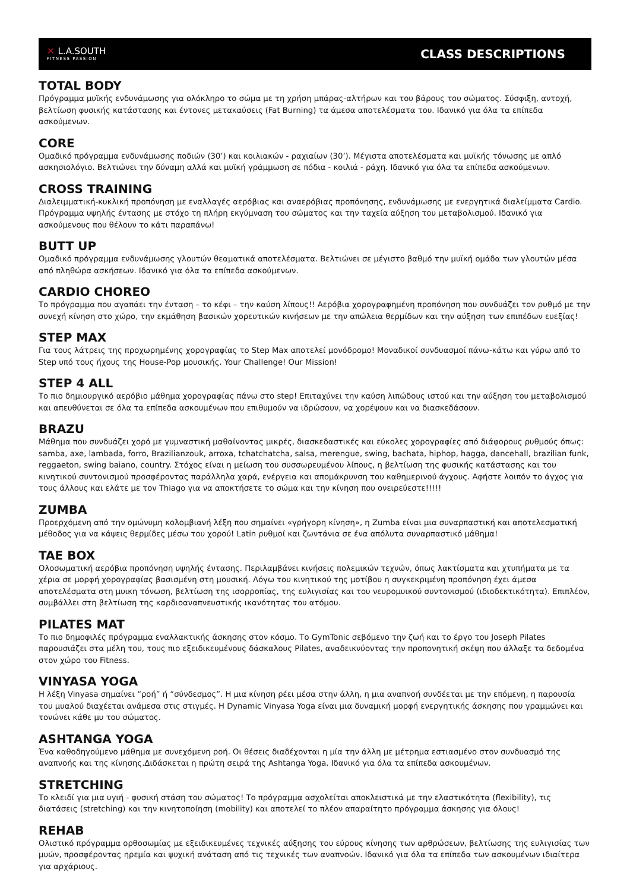✕ L.A.SOUTH
FITNESS PASSION
CLASS DESCRIPTIONS
TOTAL BODY
Πρόγραμμα μυϊκής ενδυνάμωσης για ολόκληρο το σώμα με τη χρήση μπάρας-αλτήρων και του βάρους του σώματος. Σύσφιξη, αντοχή, βελτίωση φυσικής κατάστασης και έντονες μετακαύσεις (Fat Burning) τα άμεσα αποτελέσματα του. Ιδανικό για όλα τα επίπεδα ασκούμενων.
CORE
Ομαδικό πρόγραμμα ενδυνάμωσης ποδιών (30’) και κοιλιακών - ραχιαίων (30’). Μέγιστα αποτελέσματα και μυϊκής τόνωσης με απλό ασκησιολόγιο. Βελτιώνει την δύναμη αλλά και μυϊκή γράμμωση σε πόδια - κοιλιά - ράχη. Ιδανικό για όλα τα επίπεδα ασκούμενων.
CROSS TRAINING
Διαλειμματική-κυκλική προπόνηση με εναλλαγές αερόβιας και αναερόβιας προπόνησης, ενδυνάμωσης με ενεργητικά διαλείμματα Cardio. Πρόγραμμα υψηλής έντασης με στόχο τη πλήρη εκγύμναση του σώματος και την ταχεία αύξηση του μεταβολισμού. Ιδανικό για ασκούμενους που θέλουν το κάτι παραπάνω!
BUTT UP
Ομαδικό πρόγραμμα ενδυνάμωσης γλουτών θεαματικά αποτελέσματα. Βελτιώνει σε μέγιστο βαθμό την μυϊκή ομάδα των γλουτών μέσα από πληθώρα ασκήσεων. Ιδανικό για όλα τα επίπεδα ασκούμενων.
CARDIO CHOREO
Το πρόγραμμα που αγαπάει την ένταση – το κέφι – την καύση λίπους!! Αερόβια χορογραφημένη προπόνηση που συνδυάζει τον ρυθμό με την συνεχή κίνηση στο χώρο, την εκμάθηση βασικών χορευτικών κινήσεων με την απώλεια θερμίδων και την αύξηση των επιπέδων ευεξίας!
STEP MAX
Για τους λάτρεις της προχωρημένης χορογραφίας το Step Max αποτελεί μονόδρομο! Μοναδικοί συνδυασμοί πάνω-κάτω και γύρω από το Step υπό τους ήχους της House-Pop μουσικής. Your Challenge! Our Mission!
STEP 4 ALL
Το πιο δημιουργικό αερόβιο μάθημα χορογραφίας πάνω στο step! Επιταχύνει την καύση λιπώδους ιστού και την αύξηση του μεταβολισμού και απευθύνεται σε όλα τα επίπεδα ασκουμένων που επιθυμούν να ιδρώσουν, να χορέψουν και να διασκεδάσουν.
BRAZU
Μάθημα που συνδυάζει χορό με γυμναστική μαθαίνοντας μικρές, διασκεδαστικές και εύκολες χορογραφίες από διάφορους ρυθμούς όπως: samba, axe, lambada, forro, Brazilianzouk, arroxa, tchatchatcha, salsa, merengue, swing, bachata, hiphop, hagga, dancehall, brazilian funk, reggaeton, swing baiano, country. Στόχος είναι η μείωση του συσσωρευμένου λίπους, η βελτίωση της φυσικής κατάστασης και του κινητικού συντονισμού προσφέροντας παράλληλα χαρά, ενέργεια και απομάκρυνση του καθημερινού άγχους. Αφήστε λοιπόν το άγχος για τους άλλους και ελάτε με τον Thiago για να αποκτήσετε το σώμα και την κίνηση που ονειρεύεστε!!!!!
ZUMBA
Προερχόμενη από την ομώνυμη κολομβιανή λέξη που σημαίνει «γρήγορη κίνηση», η Zumba είναι μια συναρπαστική και αποτελεσματική μέθοδος για να κάψεις θερμίδες μέσω του χορού! Latin ρυθμοί και ζωντάνια σε ένα απόλυτα συναρπαστικό μάθημα!
TAE BOX
Ολοσωματική αερόβια προπόνηση υψηλής έντασης. Περιλαμβάνει κινήσεις πολεμικών τεχνών, όπως λακτίσματα και χτυπήματα με τα χέρια σε μορφή χορογραφίας βασισμένη στη μουσική. Λόγω του κινητικού της μοτίβου η συγκεκριμένη προπόνηση έχει άμεσα αποτελέσματα στη μυικη τόνωση, βελτίωση της ισορροπίας, της ευλιγισίας και του νευρομυικού συντονισμού (ιδιοδεκτικότητα). Επιπλέον, συμβάλλει στη βελτίωση της καρδιοαναπνευστικής ικανότητας του ατόμου.
PILATES MAT
Το πιο δημοφιλές πρόγραμμα εναλλακτικής άσκησης στον κόσμο. Το GymTonic σεβόμενο την ζωή και το έργο του Joseph Pilates παρουσιάζει στα μέλη του, τους πιο εξειδικευμένους δάσκαλους Pilates, αναδεικνύοντας την προπονητική σκέψη που άλλαξε τα δεδομένα στον χώρο του Fitness.
VINYASA YOGA
Η λέξη Vinyasa σημαίνει “ροή” ή “σύνδεσμος”. Η μια κίνηση ρέει μέσα στην άλλη, η μια αναπνοή συνδέεται με την επόμενη, η παρουσία του μυαλού διαχέεται ανάμεσα στις στιγμές. Η Dynamic Vinyasa Yoga είναι μια δυναμική μορφή ενεργητικής άσκησης που γραμμώνει και τονώνει κάθε μυ του σώματος.
ASHTANGA YOGA
Ένα καθοδηγούμενο μάθημα με συνεχόμενη ροή. Οι θέσεις διαδέχονται η μία την άλλη με μέτρημα εστιασμένο στον συνδυασμό της αναπνοής και της κίνησης.Διδάσκεται η πρώτη σειρά της Ashtanga Yoga. Ιδανικό για όλα τα επίπεδα ασκουμένων.
STRETCHING
Το κλειδί για μια υγιή - φυσική στάση του σώματος! Το πρόγραμμα ασχολείται αποκλειστικά με την ελαστικότητα (flexibility), τις διατάσεις (stretching) και την κινητοποίηση (mobility) και αποτελεί το πλέον απαραίτητο πρόγραμμα άσκησης για όλους!
REHAB
Ολιστικό πρόγραμμα ορθοσωμίας με εξειδικευμένες τεχνικές αύξησης του εύρους κίνησης των αρθρώσεων, βελτίωσης της ευλιγισίας των μυών, προσφέροντας ηρεμία και ψυχική ανάταση από τις τεχνικές των αναπνοών. Ιδανικό για όλα τα επίπεδα των ασκουμένων ιδιαίτερα για αρχάριους.